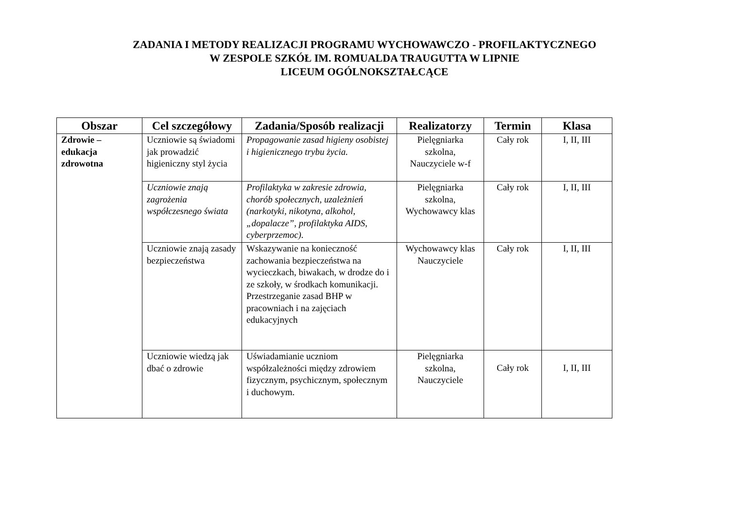ZADANIA I METODY REALIZACJI PROGRAMU WYCHOWAWCZO - PROFILAKTYCZNEGO
W ZESPOLE SZKÓŁ IM. ROMUALDA TRAUGUTTA W LIPNIE
LICEUM OGÓLNOKSZTAŁCĄCE
| Obszar | Cel szczegółowy | Zadania/Sposób realizacji | Realizatorzy | Termin | Klasa |
| --- | --- | --- | --- | --- | --- |
| Zdrowie – edukacja zdrowotna | Uczniowie są świadomi jak prowadzić higieniczny styl życia | Propagowanie zasad higieny osobistej i higienicznego trybu życia. | Pielęgniarka szkolna, Nauczyciele w-f | Cały rok | I, II, III |
| | Uczniowie znają zagrożenia współczesnego świata | Profilaktyka w zakresie zdrowia, chorób społecznych, uzależnień (narkotyki, nikotyna, alkohol, „dopalacze”, profilaktyka AIDS, cyberprzemoc). | Pielęgniarka szkolna, Wychowawcy klas | Cały rok | I, II, III |
| | Uczniowie znają zasady bezpieczeństwa | Wskazywanie na konieczność zachowania bezpieczeństwa na wycieczkach, biwakach, w drodze do i ze szkoły, w środkach komunikacji. Przestrzeganie zasad BHP w pracowniach i na zajęciach edukacyjnych | Wychowawcy klas Nauczyciele | Cały rok | I, II, III |
| | Uczniowie wiedzą jak dbać o zdrowie | Uświadamianie uczniom współzależności między zdrowiem fizycznym, psychicznym, społecznym i duchowym. | Pielęgniarka szkolna, Nauczyciele | Cały rok | I, II, III |